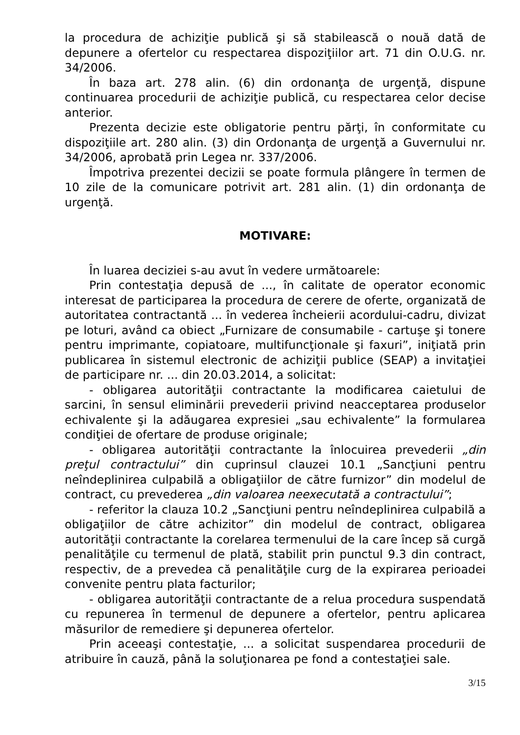la procedura de achiziţie publică şi să stabilească o nouă dată de depunere a ofertelor cu respectarea dispoziţiilor art. 71 din O.U.G. nr. 34/2006.
În baza art. 278 alin. (6) din ordonanţa de urgenţă, dispune continuarea procedurii de achiziţie publică, cu respectarea celor decise anterior.
Prezenta decizie este obligatorie pentru părţi, în conformitate cu dispoziţiile art. 280 alin. (3) din Ordonanţa de urgenţă a Guvernului nr. 34/2006, aprobată prin Legea nr. 337/2006.
Împotriva prezentei decizii se poate formula plângere în termen de 10 zile de la comunicare potrivit art. 281 alin. (1) din ordonanţa de urgenţă.
MOTIVARE:
În luarea deciziei s-au avut în vedere următoarele:
Prin contestaţia depusă de ..., în calitate de operator economic interesat de participarea la procedura de cerere de oferte, organizată de autoritatea contractantă ... în vederea încheierii acordului-cadru, divizat pe loturi, având ca obiect „Furnizare de consumabile - cartuşe şi tonere pentru imprimante, copiatoare, multifuncţionale şi faxuri”, iniţiată prin publicarea în sistemul electronic de achiziţii publice (SEAP) a invitaţiei de participare nr. ... din 20.03.2014, a solicitat:
- obligarea autorităţii contractante la modificarea caietului de sarcini, în sensul eliminării prevederii privind neacceptarea produselor echivalente şi la adăugarea expresiei „sau echivalente” la formularea condiţiei de ofertare de produse originale;
- obligarea autorităţii contractante la înlocuirea prevederii „din preţul contractului” din cuprinsul clauzei 10.1 „Sancţiuni pentru neîndeplinirea culpabilă a obligaţiilor de către furnizor” din modelul de contract, cu prevederea „din valoarea neexecutată a contractului”;
- referitor la clauza 10.2 „Sancţiuni pentru neîndeplinirea culpabilă a obligaţiilor de către achizitor” din modelul de contract, obligarea autorităţii contractante la corelarea termenului de la care încep să curgă penalităţile cu termenul de plată, stabilit prin punctul 9.3 din contract, respectiv, de a prevedea că penalităţile curg de la expirarea perioadei convenite pentru plata facturilor;
- obligarea autorităţii contractante de a relua procedura suspendată cu repunerea în termenul de depunere a ofertelor, pentru aplicarea măsurilor de remediere şi depunerea ofertelor.
Prin aceeaşi contestaţie, ... a solicitat suspendarea procedurii de atribuire în cauză, până la soluţionarea pe fond a contestaţiei sale.
3/15